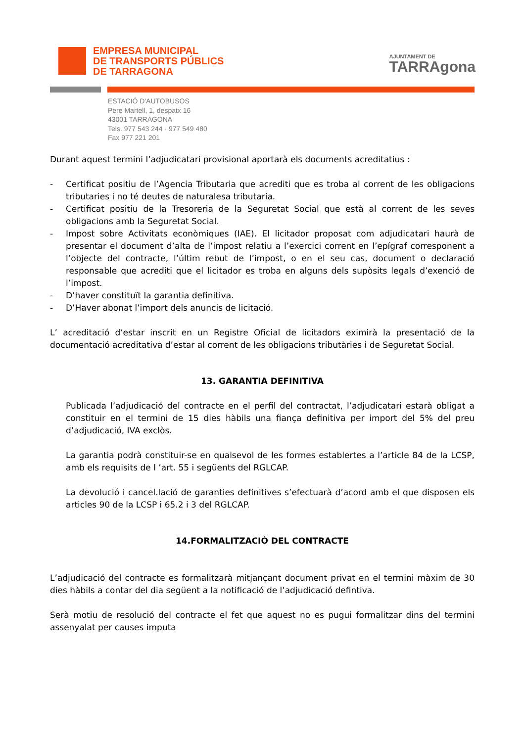EMPRESA MUNICIPAL
DE TRANSPORTS PÚBLICS
DE TARRAGONA
AJUNTAMENT DE
TARRAgona
ESTACIÓ D'AUTOBUSOS
Pere Martell, 1, despatx 16
43001 TARRAGONA
Tels. 977 543 244 · 977 549 480
Fax 977 221 201
Durant aquest termini l’adjudicatari provisional aportarà els documents acreditatius :
- Certificat positiu de l’Agencia Tributaria que acrediti que es troba al corrent de les obligacions tributaries i no té deutes de naturalesa tributaria.
- Certificat positiu de la Tresoreria de la Seguretat Social que està al corrent de les seves obligacions amb la Seguretat Social.
- Impost sobre Activitats econòmiques (IAE). El licitador proposat com adjudicatari haurà de presentar el document d’alta de l’impost relatiu a l’exercici corrent en l’epígraf corresponent a l’objecte del contracte, l’últim rebut de l’impost, o en el seu cas, document o declaració responsable que acrediti que el licitador es troba en alguns dels supòsits legals d’exenció de l’impost.
- D’haver constituït la garantia definitiva.
- D’Haver abonat l’import dels anuncis de licitació.
L’ acreditació d’estar inscrit en un Registre Oficial de licitadors eximirà la presentació de la documentació acreditativa d’estar al corrent de les obligacions tributàries i de Seguretat Social.
13. GARANTIA DEFINITIVA
Publicada l’adjudicació del contracte en el perfil del contractat, l’adjudicatari estarà obligat a constituir en el termini de 15 dies hàbils una fiança definitiva per import del 5% del preu d’adjudicació, IVA exclòs.
La garantia podrà constituir-se en qualsevol de les formes establertes a l’article 84 de la LCSP, amb els requisits de l ’art. 55 i següents del RGLCAP.
La devolució i cancel.lació de garanties definitives s’efectuarà d’acord amb el que disposen els articles 90 de la LCSP i 65.2 i 3 del RGLCAP.
14.FORMALITZACIÓ DEL CONTRACTE
L’adjudicació del contracte es formalitzarà mitjançant document privat en el termini màxim de 30 dies hàbils a contar del dia següent a la notificació de l’adjudicació defintiva.
Serà motiu de resolució del contracte el fet que aquest no es pugui formalitzar dins del termini assenyalat per causes imputa